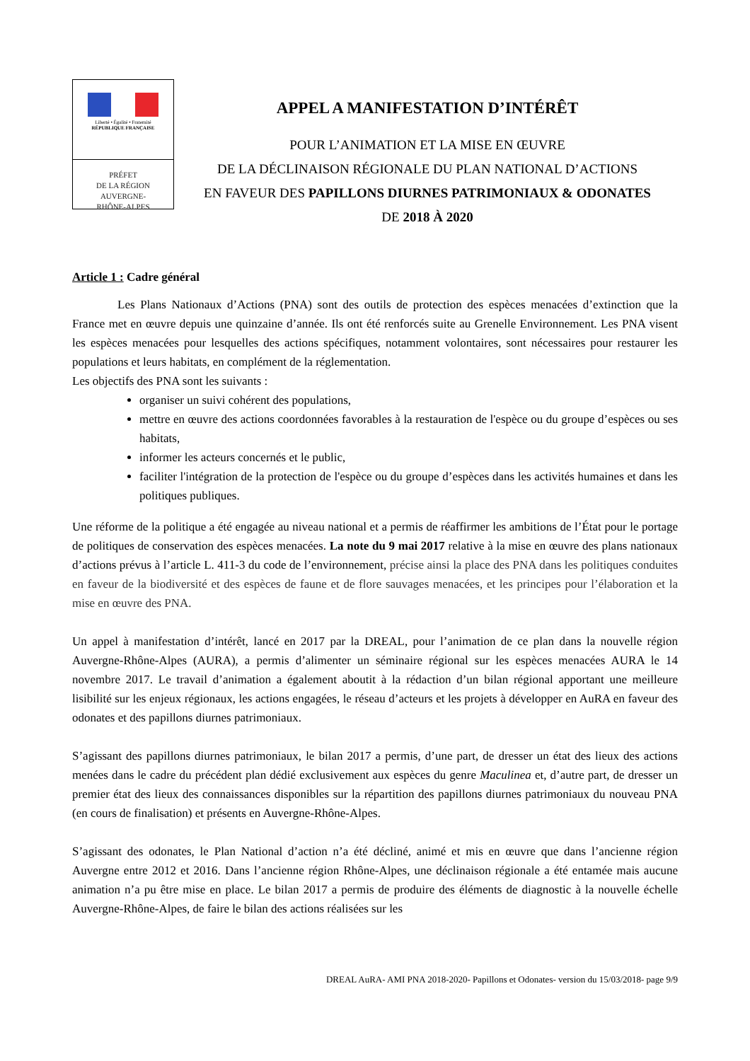Liberté • Égalité • Fraternité
RÉPUBLIQUE FRANÇAISE
PRÉFET
DE LA RÉGION
AUVERGNE-
RHÔNE-ALPES
APPEL A MANIFESTATION D’INTÉRÊT
POUR L’ANIMATION ET LA MISE EN ŒUVRE
DE LA DÉCLINAISON RÉGIONALE DU PLAN NATIONAL D’ACTIONS
EN FAVEUR DES PAPILLONS DIURNES PATRIMONIAUX & ODONATES
DE 2018 À 2020
Article 1 : Cadre général
Les Plans Nationaux d’Actions (PNA) sont des outils de protection des espèces menacées d’extinction que la France met en œuvre depuis une quinzaine d’année. Ils ont été renforcés suite au Grenelle Environnement. Les PNA visent les espèces menacées pour lesquelles des actions spécifiques, notamment volontaires, sont nécessaires pour restaurer les populations et leurs habitats, en complément de la réglementation.
Les objectifs des PNA sont les suivants :
organiser un suivi cohérent des populations,
mettre en œuvre des actions coordonnées favorables à la restauration de l'espèce ou du groupe d’espèces ou ses habitats,
informer les acteurs concernés et le public,
faciliter l'intégration de la protection de l'espèce ou du groupe d’espèces dans les activités humaines et dans les politiques publiques.
Une réforme de la politique a été engagée au niveau national et a permis de réaffirmer les ambitions de l’État pour le portage de politiques de conservation des espèces menacées. La note du 9 mai 2017 relative à la mise en œuvre des plans nationaux d’actions prévus à l’article L. 411-3 du code de l’environnement, précise ainsi la place des PNA dans les politiques conduites en faveur de la biodiversité et des espèces de faune et de flore sauvages menacées, et les principes pour l’élaboration et la mise en œuvre des PNA.
Un appel à manifestation d’intérêt, lancé en 2017 par la DREAL, pour l’animation de ce plan dans la nouvelle région Auvergne-Rhône-Alpes (AURA), a permis d’alimenter un séminaire régional sur les espèces menacées AURA le 14 novembre 2017. Le travail d’animation a également aboutit à la rédaction d’un bilan régional apportant une meilleure lisibilité sur les enjeux régionaux, les actions engagées, le réseau d’acteurs et les projets à développer en AuRA en faveur des odonates et des papillons diurnes patrimoniaux.
S’agissant des papillons diurnes patrimoniaux, le bilan 2017 a permis, d’une part, de dresser un état des lieux des actions menées dans le cadre du précédent plan dédié exclusivement aux espèces du genre Maculinea et, d’autre part, de dresser un premier état des lieux des connaissances disponibles sur la répartition des papillons diurnes patrimoniaux du nouveau PNA (en cours de finalisation) et présents en Auvergne-Rhône-Alpes.
S’agissant des odonates, le Plan National d’action n’a été décliné, animé et mis en œuvre que dans l’ancienne région Auvergne entre 2012 et 2016. Dans l’ancienne région Rhône-Alpes, une déclinaison régionale a été entamée mais aucune animation n’a pu être mise en place. Le bilan 2017 a permis de produire des éléments de diagnostic à la nouvelle échelle Auvergne-Rhône-Alpes, de faire le bilan des actions réalisées sur les
DREAL AuRA- AMI PNA 2018-2020- Papillons et Odonates- version du 15/03/2018- page 9/9